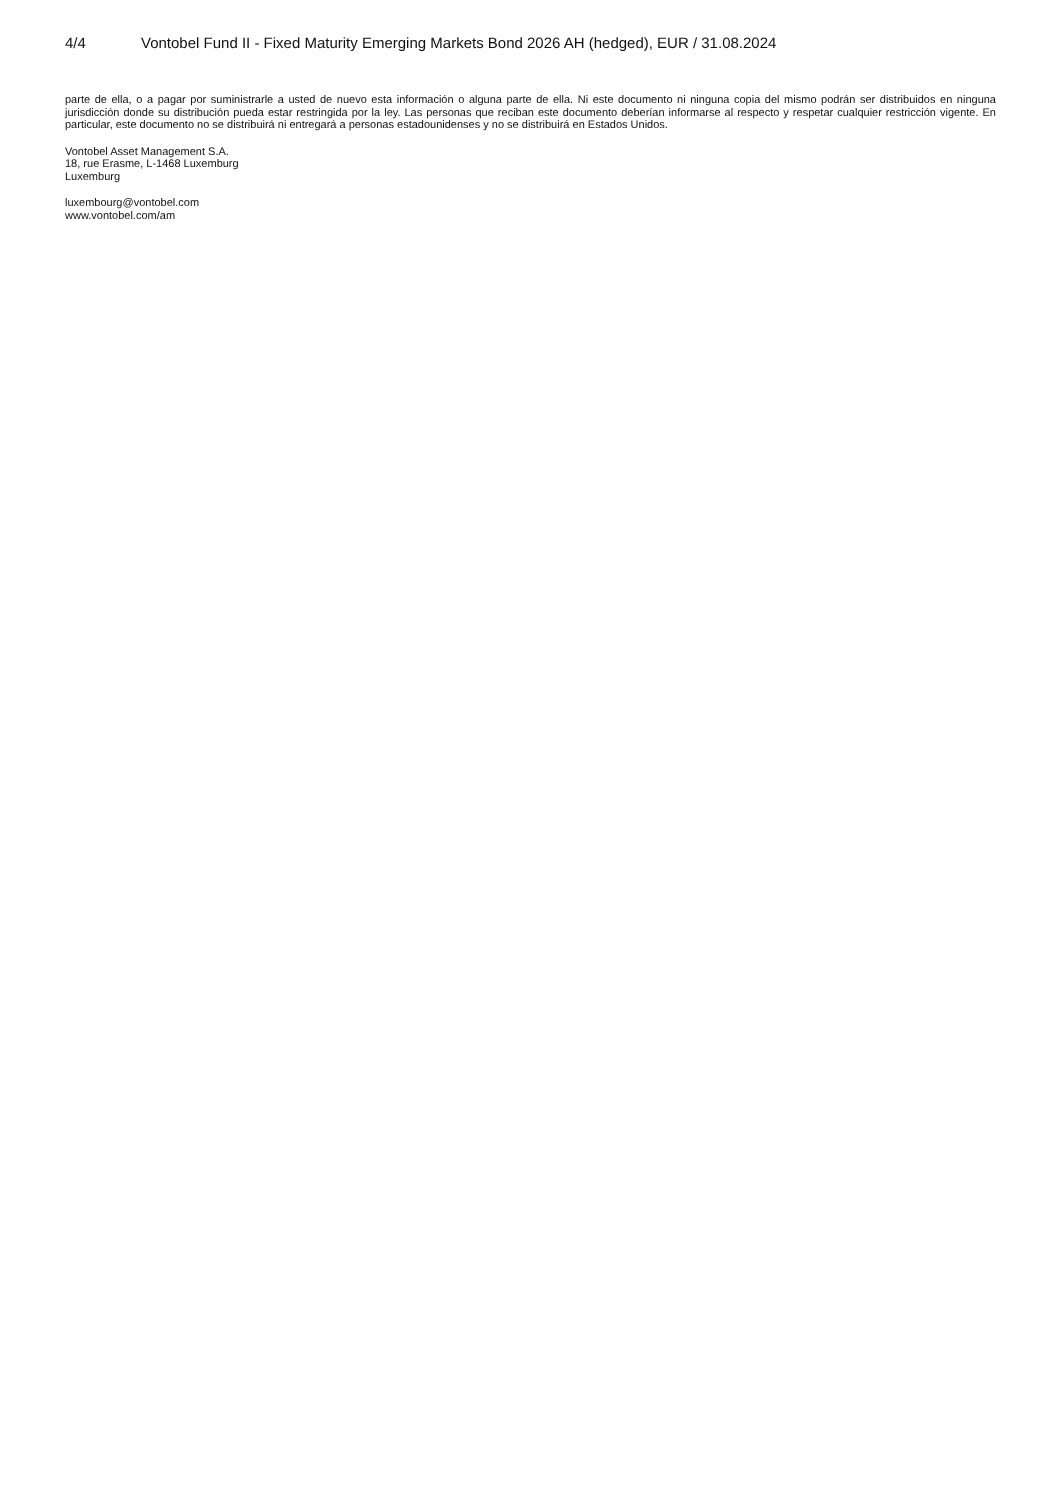4/4 Vontobel Fund II - Fixed Maturity Emerging Markets Bond 2026 AH (hedged), EUR / 31.08.2024
parte de ella, o a pagar por suministrarle a usted de nuevo esta información o alguna parte de ella. Ni este documento ni ninguna copia del mismo podrán ser distribuidos en ninguna jurisdicción donde su distribución pueda estar restringida por la ley. Las personas que reciban este documento deberían informarse al respecto y respetar cualquier restricción vigente. En particular, este documento no se distribuirá ni entregará a personas estadounidenses y no se distribuirá en Estados Unidos.
Vontobel Asset Management S.A.
18, rue Erasme, L-1468 Luxemburg
Luxemburg
luxembourg@vontobel.com
www.vontobel.com/am